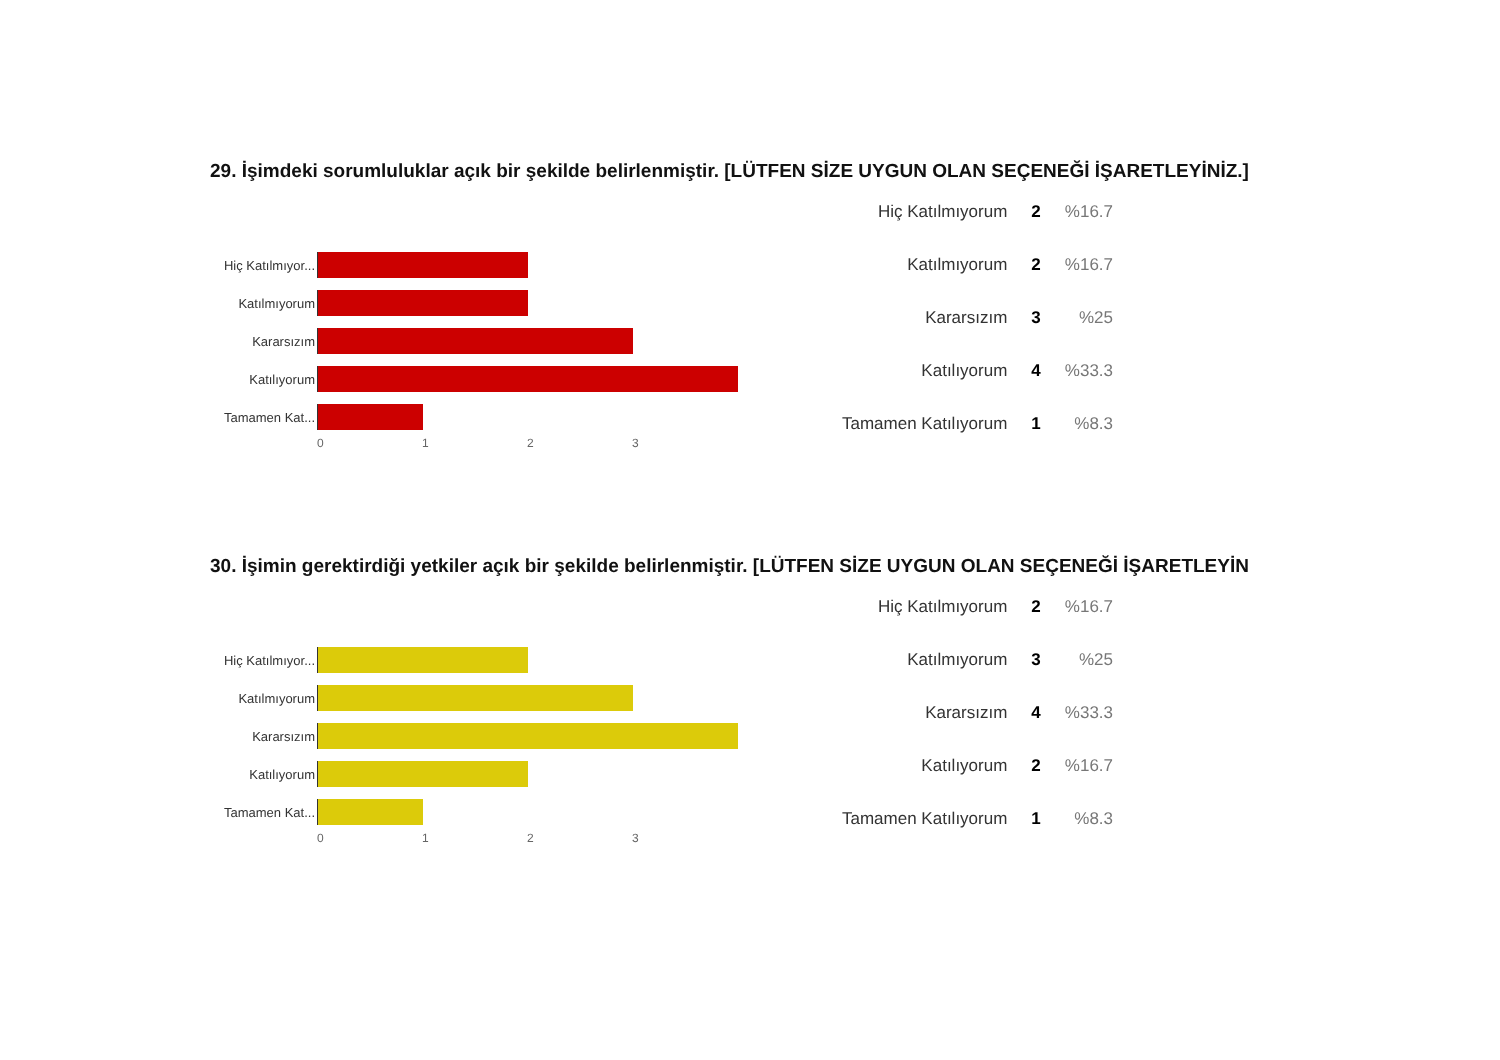29. İşimdeki sorumluluklar açık bir şekilde belirlenmiştir. [LÜTFEN SİZE UYGUN OLAN SEÇENEĞİ İŞARETLEYİNİZ.]
Hiç Katılmıyor...
Katılmıyorum
Kararsızım
Katılıyorum
Tamamen Kat...
0 1 2 3
| Hiç Katılmıyorum | 2 | %16.7 |
| Katılmıyorum | 2 | %16.7 |
| Kararsızım | 3 | %25 |
| Katılıyorum | 4 | %33.3 |
| Tamamen Katılıyorum | 1 | %8.3 |
30. İşimin gerektirdiği yetkiler açık bir şekilde belirlenmiştir. [LÜTFEN SİZE UYGUN OLAN SEÇENEĞİ İŞARETLEYİN
Hiç Katılmıyor...
Katılmıyorum
Kararsızım
Katılıyorum
Tamamen Kat...
0 1 2 3
| Hiç Katılmıyorum | 2 | %16.7 |
| Katılmıyorum | 3 | %25 |
| Kararsızım | 4 | %33.3 |
| Katılıyorum | 2 | %16.7 |
| Tamamen Katılıyorum | 1 | %8.3 |